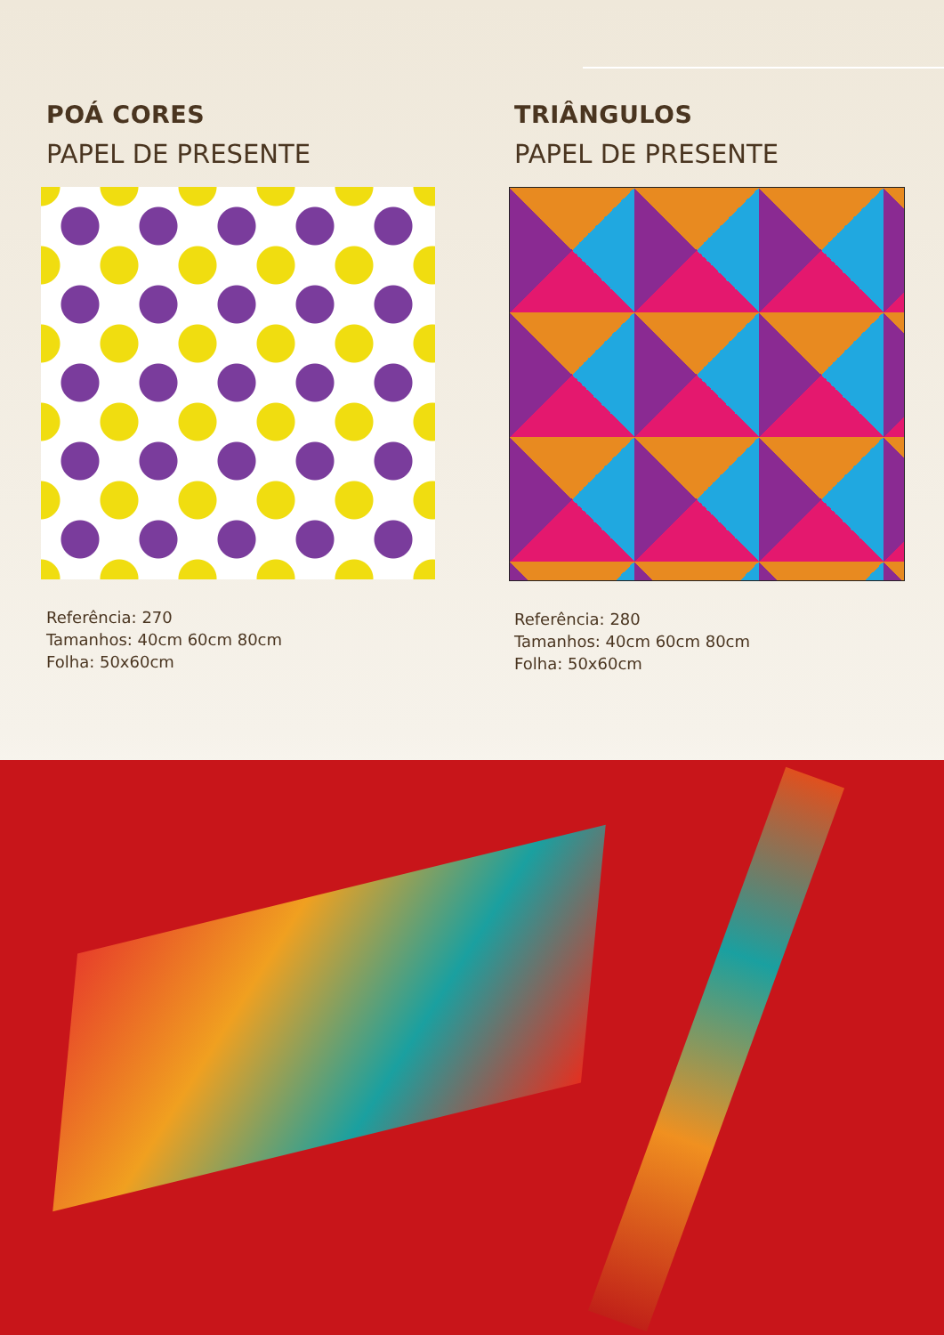POÁ CORES
PAPEL DE PRESENTE
Referência: 270
Tamanhos: 40cm 60cm 80cm
Folha: 50x60cm
TRIÂNGULOS
PAPEL DE PRESENTE
Referência: 280
Tamanhos: 40cm 60cm 80cm
Folha: 50x60cm